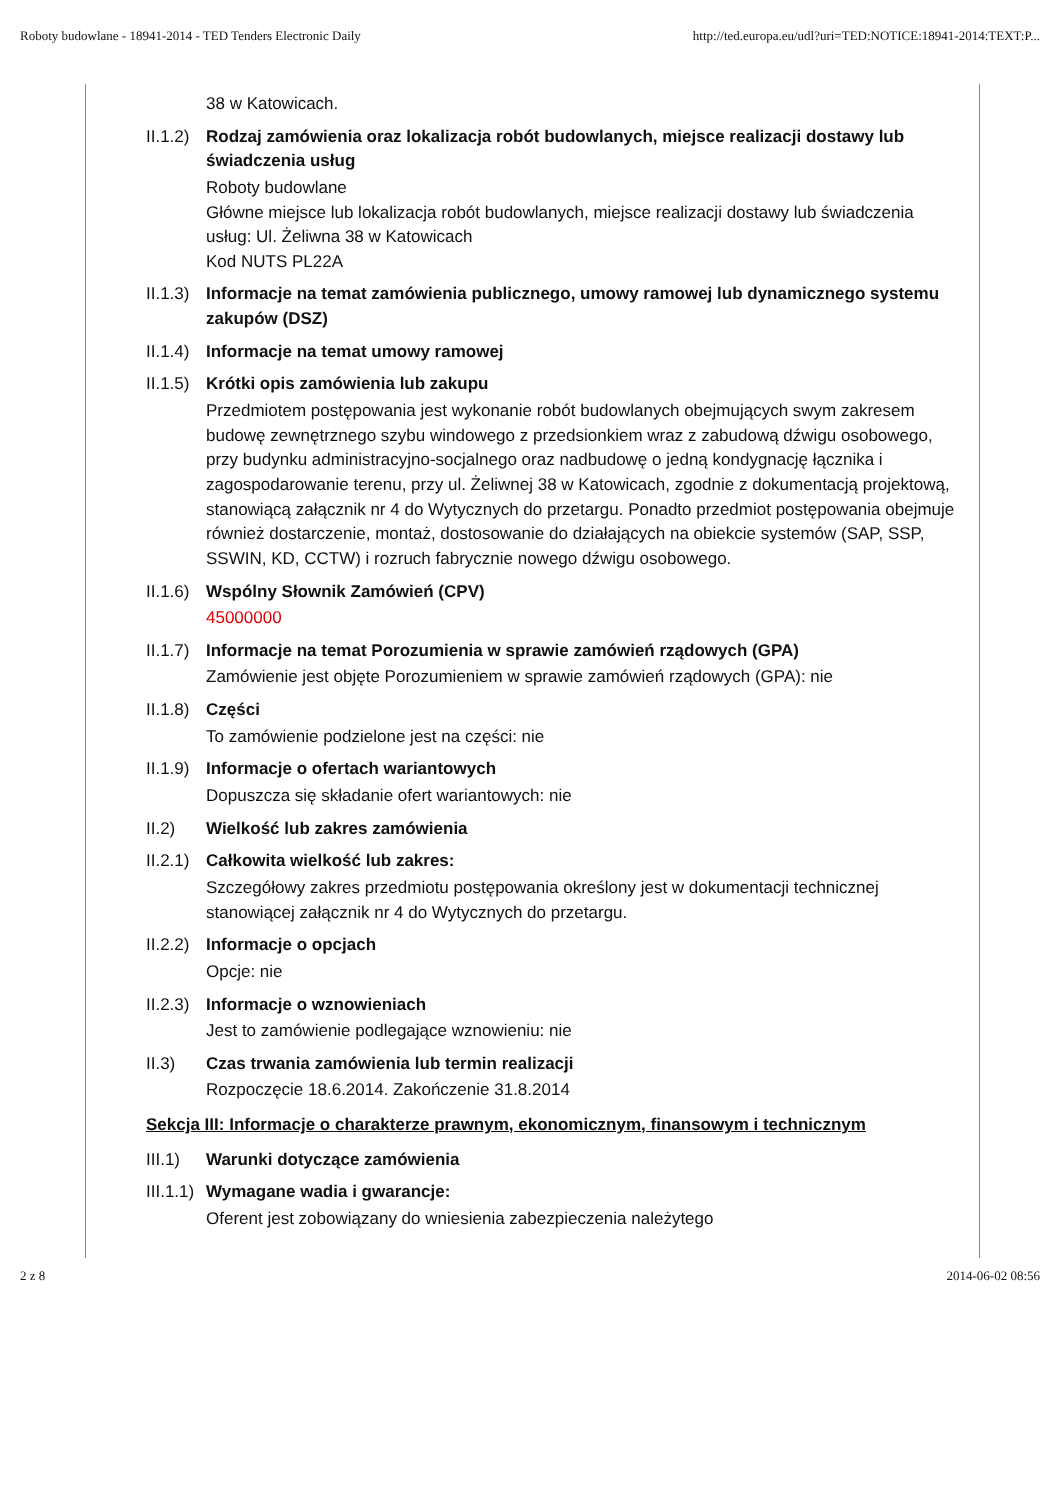Roboty budowlane - 18941-2014 - TED Tenders Electronic Daily http://ted.europa.eu/udl?uri=TED:NOTICE:18941-2014:TEXT:P...
38 w Katowicach.
II.1.2) Rodzaj zamówienia oraz lokalizacja robót budowlanych, miejsce realizacji dostawy lub świadczenia usług
Roboty budowlane
Główne miejsce lub lokalizacja robót budowlanych, miejsce realizacji dostawy lub świadczenia usług: Ul. Żeliwna 38 w Katowicach
Kod NUTS PL22A
II.1.3) Informacje na temat zamówienia publicznego, umowy ramowej lub dynamicznego systemu zakupów (DSZ)
II.1.4) Informacje na temat umowy ramowej
II.1.5) Krótki opis zamówienia lub zakupu
Przedmiotem postępowania jest wykonanie robót budowlanych obejmujących swym zakresem budowę zewnętrznego szybu windowego z przedsionkiem wraz z zabudową dźwigu osobowego, przy budynku administracyjno-socjalnego oraz nadbudowę o jedną kondygnację łącznika i zagospodarowanie terenu, przy ul. Żeliwnej 38 w Katowicach, zgodnie z dokumentacją projektową, stanowiącą załącznik nr 4 do Wytycznych do przetargu. Ponadto przedmiot postępowania obejmuje również dostarczenie, montaż, dostosowanie do działających na obiekcie systemów (SAP, SSP, SSWIN, KD, CCTW) i rozruch fabrycznie nowego dźwigu osobowego.
II.1.6) Wspólny Słownik Zamówień (CPV)
45000000
II.1.7) Informacje na temat Porozumienia w sprawie zamówień rządowych (GPA)
Zamówienie jest objęte Porozumieniem w sprawie zamówień rządowych (GPA): nie
II.1.8) Części
To zamówienie podzielone jest na części: nie
II.1.9) Informacje o ofertach wariantowych
Dopuszcza się składanie ofert wariantowych: nie
II.2) Wielkość lub zakres zamówienia
II.2.1) Całkowita wielkość lub zakres:
Szczegółowy zakres przedmiotu postępowania określony jest w dokumentacji technicznej stanowiącej załącznik nr 4 do Wytycznych do przetargu.
II.2.2) Informacje o opcjach
Opcje: nie
II.2.3) Informacje o wznowieniach
Jest to zamówienie podlegające wznowieniu: nie
II.3) Czas trwania zamówienia lub termin realizacji
Rozpoczęcie 18.6.2014. Zakończenie 31.8.2014
Sekcja III: Informacje o charakterze prawnym, ekonomicznym, finansowym i technicznym
III.1) Warunki dotyczące zamówienia
III.1.1) Wymagane wadia i gwarancje:
Oferent jest zobowiązany do wniesienia zabezpieczenia należytego
2 z 8 2014-06-02 08:56